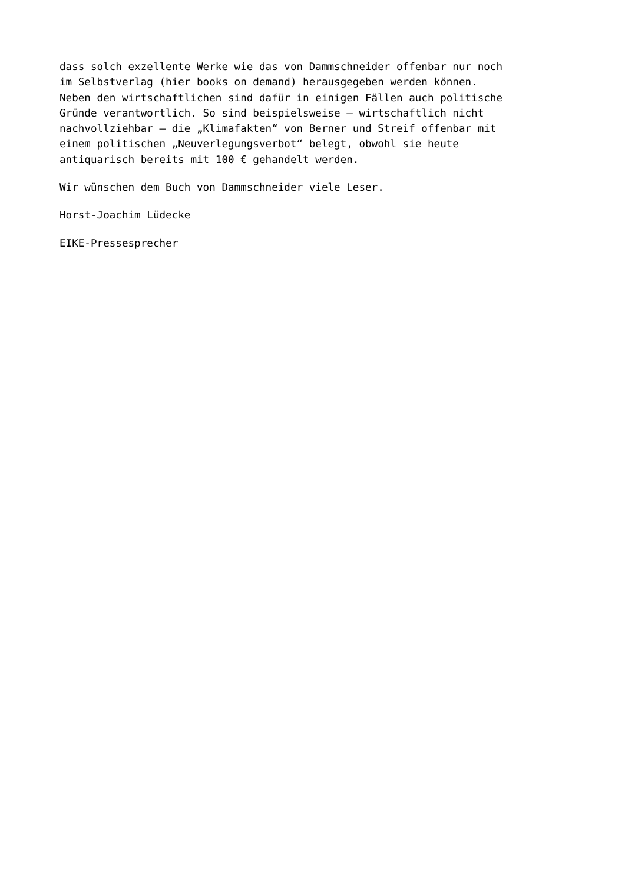dass solch exzellente Werke wie das von Dammschneider offenbar nur noch im Selbstverlag (hier books on demand) herausgegeben werden können. Neben den wirtschaftlichen sind dafür in einigen Fällen auch politische Gründe verantwortlich. So sind beispielsweise – wirtschaftlich nicht nachvollziehbar – die „Klimafakten“ von Berner und Streif offenbar mit einem politischen „Neuverlegungsverbot“ belegt, obwohl sie heute antiquarisch bereits mit 100 € gehandelt werden.
Wir wünschen dem Buch von Dammschneider viele Leser.
Horst-Joachim Lüdecke
EIKE-Pressesprecher